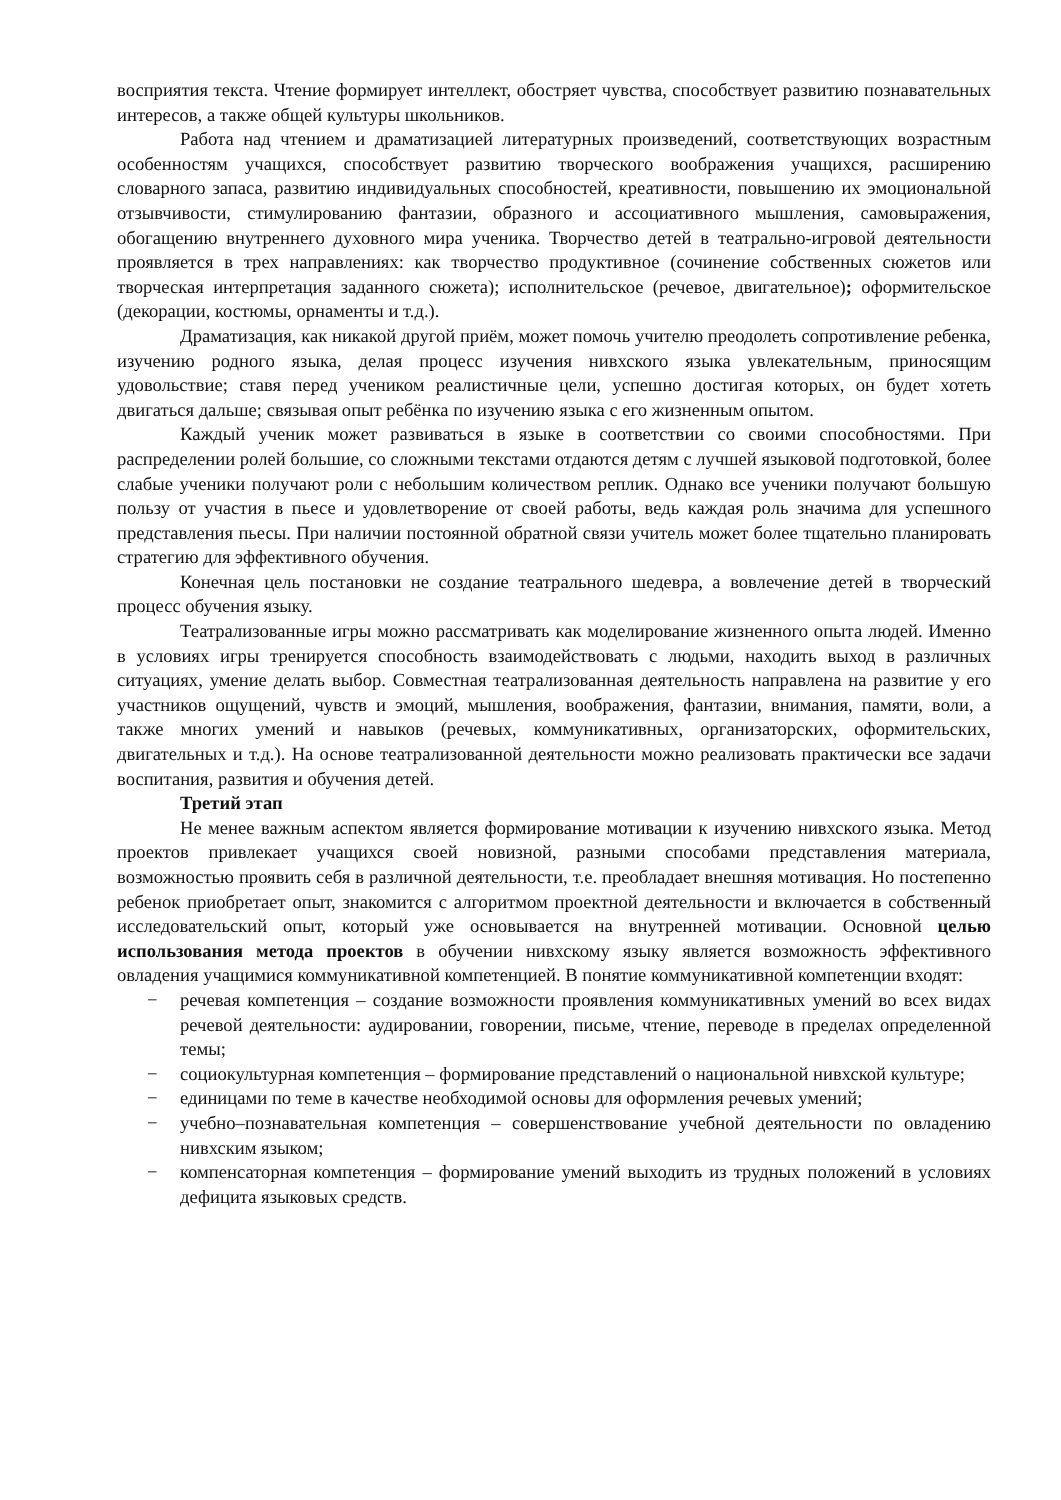восприятия текста. Чтение формирует интеллект, обостряет чувства, способствует развитию познавательных интересов, а также общей культуры школьников.
Работа над чтением и драматизацией литературных произведений, соответствующих возрастным особенностям учащихся, способствует развитию творческого воображения учащихся, расширению словарного запаса, развитию индивидуальных способностей, креативности, повышению их эмоциональной отзывчивости, стимулированию фантазии, образного и ассоциативного мышления, самовыражения, обогащению внутреннего духовного мира ученика. Творчество детей в театрально-игровой деятельности проявляется в трех направлениях: как творчество продуктивное (сочинение собственных сюжетов или творческая интерпретация заданного сюжета); исполнительское (речевое, двигательное); оформительское (декорации, костюмы, орнаменты и т.д.).
Драматизация, как никакой другой приём, может помочь учителю преодолеть сопротивление ребенка, изучению родного языка, делая процесс изучения нивхского языка увлекательным, приносящим удовольствие; ставя перед учеником реалистичные цели, успешно достигая которых, он будет хотеть двигаться дальше; связывая опыт ребёнка по изучению языка с его жизненным опытом.
Каждый ученик может развиваться в языке в соответствии со своими способностями. При распределении ролей большие, со сложными текстами отдаются детям с лучшей языковой подготовкой, более слабые ученики получают роли с небольшим количеством реплик. Однако все ученики получают большую пользу от участия в пьесе и удовлетворение от своей работы, ведь каждая роль значима для успешного представления пьесы. При наличии постоянной обратной связи учитель может более тщательно планировать стратегию для эффективного обучения.
Конечная цель постановки не создание театрального шедевра, а вовлечение детей в творческий процесс обучения языку.
Театрализованные игры можно рассматривать как моделирование жизненного опыта людей. Именно в условиях игры тренируется способность взаимодействовать с людьми, находить выход в различных ситуациях, умение делать выбор. Совместная театрализованная деятельность направлена на развитие у его участников ощущений, чувств и эмоций, мышления, воображения, фантазии, внимания, памяти, воли, а также многих умений и навыков (речевых, коммуникативных, организаторских, оформительских, двигательных и т.д.). На основе театрализованной деятельности можно реализовать практически все задачи воспитания, развития и обучения детей.
Третий этап
Не менее важным аспектом является формирование мотивации к изучению нивхского языка. Метод проектов привлекает учащихся своей новизной, разными способами представления материала, возможностью проявить себя в различной деятельности, т.е. преобладает внешняя мотивация. Но постепенно ребенок приобретает опыт, знакомится с алгоритмом проектной деятельности и включается в собственный исследовательский опыт, который уже основывается на внутренней мотивации. Основной целью использования метода проектов в обучении нивхскому языку является возможность эффективного овладения учащимися коммуникативной компетенцией. В понятие коммуникативной компетенции входят:
− речевая компетенция – создание возможности проявления коммуникативных умений во всех видах речевой деятельности: аудировании, говорении, письме, чтение, переводе в пределах определенной темы;
− социокультурная компетенция – формирование представлений о национальной нивхской культуре;
− единицами по теме в качестве необходимой основы для оформления речевых умений;
− учебно–познавательная компетенция – совершенствование учебной деятельности по овладению нивхским языком;
− компенсаторная компетенция – формирование умений выходить из трудных положений в условиях дефицита языковых средств.